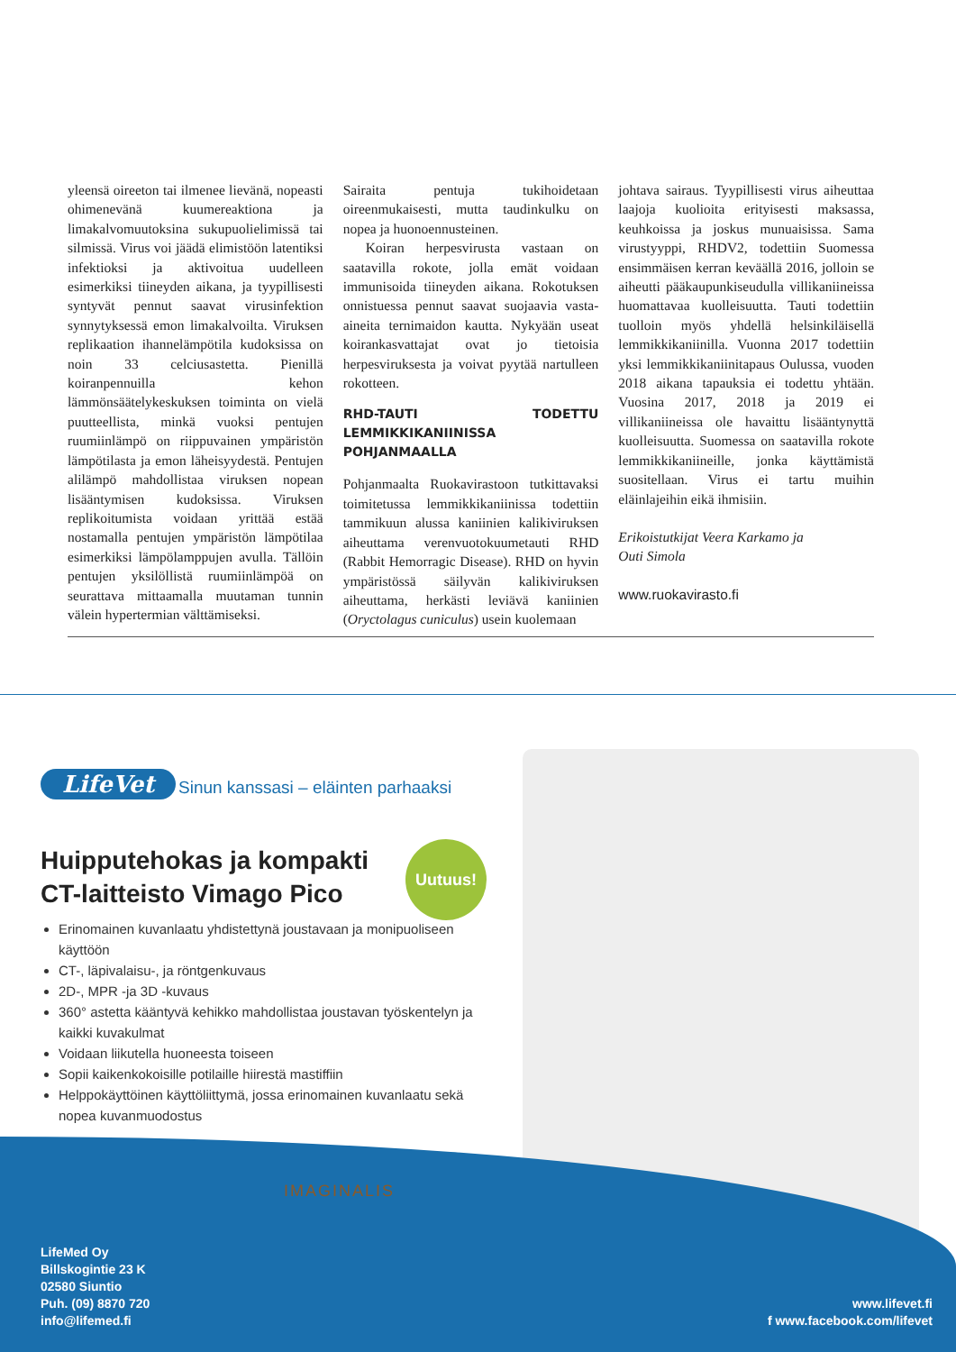yleensä oireeton tai ilmenee lievänä, nopeasti ohimenevänä kuumereaktiona ja limakalvomuutoksina sukupuolielimissä tai silmissä. Virus voi jäädä elimistöön latentiksi infektioksi ja aktivoitua uudelleen esimerkiksi tiineyden aikana, ja tyypillisesti syntyvät pennut saavat virusinfektion synnytyksessä emon limakalvoilta. Viruksen replikaation ihannelämpötila kudoksissa on noin 33 celciusastetta. Pienillä koiranpennuilla kehon lämmönsäätelykeskuksen toiminta on vielä puutteellista, minkä vuoksi pentujen ruumiinlämpö on riippuvainen ympäristön lämpötilasta ja emon läheisyydestä. Pentujen alilämpö mahdollistaa viruksen nopean lisääntymisen kudoksissa. Viruksen replikoitumista voidaan yrittää estää nostamalla pentujen ympäristön lämpötilaa esimerkiksi lämpölamppujen avulla. Tällöin pentujen yksilöllistä ruumiinlämpöä on seurattava mittaamalla muutaman tunnin välein hypertermian välttämiseksi.
Sairaita pentuja tukihoidetaan oireenmukaisesti, mutta taudinkulku on nopea ja huonoennusteinen.
Koiran herpesvirusta vastaan on saatavilla rokote, jolla emät voidaan immunisoida tiineyden aikana. Rokotuksen onnistuessa pennut saavat suojaavia vasta-aineita ternimaidon kautta. Nykyään useat koirankasvattajat ovat jo tietoisia herpesviruksesta ja voivat pyytää nartulleen rokotteen.
RHD-TAUTI TODETTU LEMMIKKIKANIINISSA POHJANMAALLA
Pohjanmaalta Ruokavirastoon tutkittavaksi toimitetussa lemmikkikaniinissa todettiin tammikuun alussa kaniinien kalikiviruksen aiheuttama verenvuotokuumetauti RHD (Rabbit Hemorragic Disease). RHD on hyvin ympäristössä säilyvän kalikiviruksen aiheuttama, herkästi leviävä kaniinien (Oryctolagus cuniculus) usein kuolemaan
johtava sairaus. Tyypillisesti virus aiheuttaa laajoja kuolioita erityisesti maksassa, keuhkoissa ja joskus munuaisissa. Sama virustyyppi, RHDV2, todettiin Suomessa ensimmäisen kerran keväällä 2016, jolloin se aiheutti pääkaupunkiseudulla villikaniineissa huomattavaa kuolleisuutta. Tauti todettiin tuolloin myös yhdellä helsinkiläisellä lemmikkikaniinilla. Vuonna 2017 todettiin yksi lemmikkikaniinitapaus Oulussa, vuoden 2018 aikana tapauksia ei todettu yhtään. Vuosina 2017, 2018 ja 2019 ei villikaniineissa ole havaittu lisääntynyttä kuolleisuutta. Suomessa on saatavilla rokote lemmikkikaniineille, jonka käyttämistä suositellaan. Virus ei tartu muihin eläinlajeihin eikä ihmisiin.
Erikoistutkijat Veera Karkamo ja
Outi Simola
www.ruokavirasto.fi
LifeVet
Sinun kanssasi – eläinten parhaaksi
Huipputehokas ja kompakti
CT-laitteisto Vimago Pico
Uutuus!
Erinomainen kuvanlaatu yhdistettynä joustavaan ja monipuoliseen käyttöön
CT-, läpivalaisu-, ja röntgenkuvaus
2D-, MPR -ja 3D -kuvaus
360° astetta kääntyvä kehikko mahdollistaa joustavan työskentelyn ja kaikki kuvakulmat
Voidaan liikutella huoneesta toiseen
Sopii kaikenkokoisille potilaille hiirestä mastiffiin
Helppokäyttöinen käyttöliittymä, jossa erinomainen kuvanlaatu sekä nopea kuvanmuodostus
IMAGINALIS
LifeMed Oy
Billskogintie 23 K
02580 Siuntio
Puh. (09) 8870 720
info@lifemed.fi
www.lifevet.fi
f www.facebook.com/lifevet